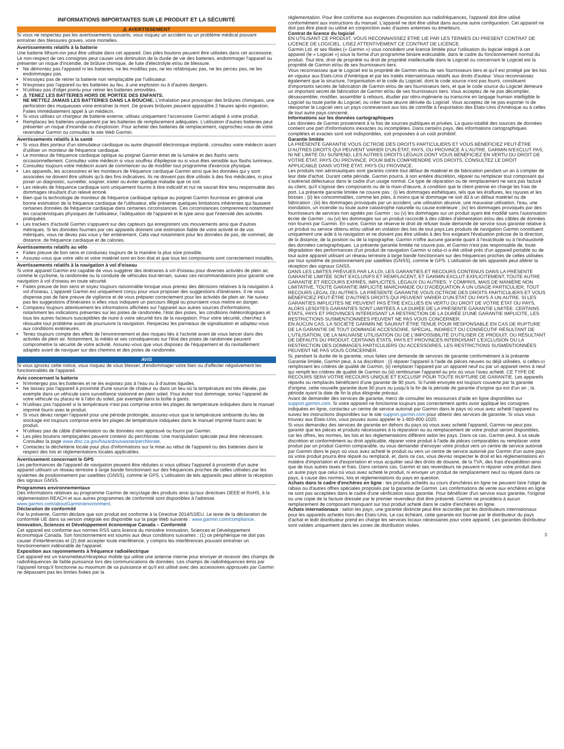INFORMATIONS IMPORTANTES SUR LE PRODUIT ET LA SÉCURITÉ
⚠ AVERTISSEMENT
Si vous ne respectez pas les avertissements suivants, vous risquez un accident ou un problème médical pouvant entraîner des blessures graves, voire mortelles.
Avertissements relatifs à la batterie
Une batterie lithium-ion peut être utilisée dans cet appareil. Des piles boutons peuvent être utilisées dans cet accessoire.
Le non-respect de ces consignes peut causer une diminution de la durée de vie des batteries, endommager l'appareil ou présenter un risque d'incendie, de brûlure chimique, de fuite d'électrolyte et/ou de blessure.
Ne démontez pas l'appareil ni les batteries, ne les modifiez pas, ne les refabriquez pas, ne les percez pas, ne les endommagez pas.
N'essayez pas de retirer la batterie non remplaçable par l'utilisateur.
N'exposez pas l'appareil ou les batteries au feu, à une explosion ou à d'autres dangers.
N'utilisez pas d'objet pointu pour retirer les batteries amovibles.
⚠ TENEZ LES BATTERIES HORS DE PORTEE DES ENFANTS.
NE METTEZ JAMAIS LES BATTERIES DANS LA BOUCHE. L'inhalation peut provoquer des brûlures chimiques, une perforation des muqueuses voire entraîner la mort. De graves brûlures peuvent apparaître 2 heures après ingestion. Faites immédiatement appel à un médecin.
Si vous utilisez un chargeur de batterie externe, utilisez uniquement l'accessoire Garmin adapté à votre produit.
Remplacez les batteries uniquement par les batteries de remplacement adéquates. L'utilisation d'autres batteries peut présenter un risque d'incendie ou d'explosion. Pour acheter des batteries de remplacement, rapprochez-vous de votre revendeur Garmin ou consultez le site Web Garmin.
Avertissements relatifs à la santé
Si vous êtes porteur d'un stimulateur cardiaque ou autre dispositif électronique implanté, consultez votre médecin avant d'utiliser un moniteur de fréquence cardiaque.
Le moniteur de fréquence cardiaque optique au poignet Garmin émet de la lumière et des flashs verts occasionnellement. Consultez votre médecin si vous souffrez d'épilepsie ou si vous êtes sensible aux flashs lumineux.
Consultez toujours votre médecin avant de commencer ou de modifier tout programme d'exercice physique.
Les appareils, les accessoires et les moniteurs de fréquence cardiaque Garmin ainsi que les données qui y sont associées ne doivent être utilisés qu'à des fins indicatives. Ils ne doivent pas être utilisés à des fins médicales, ni pour poser un diagnostic, surveiller, soigner, traiter ou éviter quelque maladie que ce soit.
Les relevés de fréquence cardiaque sont uniquement fournis à titre indicatif et nul ne saurait être tenu responsable des dommages résultant d'un relevé erroné.
Bien que la technologie de moniteur de fréquence cardiaque optique au poignet Garmin fournisse en général une bonne estimation de la fréquence cardiaque de l'utilisateur, elle présente quelques limitations inhérentes qui faussent certaines données de fréquence cardiaque dans certaines circonstances. Ces circonstances comprennent notamment les caractéristiques physiques de l'utilisateur, l'adéquation de l'appareil et le type ainsi que l'intensité des activités pratiquées.
Les trackers d'activité Garmin s'appuient sur des capteurs qui enregistrent vos mouvements ainsi que d'autres métriques. Si les données fournies par ces appareils donnent une estimation fiable de votre activité et de vos métriques, vous ne devez pas vous y fier entièrement. Cela vaut notamment pour les données de pas, de sommeil, de distance, de fréquence cardiaque et de calories.
Avertissements relatifs au vélo
Faites preuve de bon sens et conduisez toujours de la manière la plus sûre possible.
Assurez-vous que votre vélo et votre matériel sont en bon état et que tous les composants sont correctement installés.
Avertissements relatifs à la navigation à vol d'oiseau
Si votre appareil Garmin est capable de vous suggérer des itinéraires à vol d'oiseau pour diverses activités de plein air, comme le cyclisme, la randonnée ou la conduite de véhicules tout-terrain, suivez ces recommandations pour garantir une navigation à vol d'oiseau en toute sécurité.
Faites preuve de bon sens et soyez toujours raisonnable lorsque vous prenez des décisions relatives à la navigation à vol d'oiseau. L'appareil Garmin est uniquement conçu pour vous proposer des suggestions d'itinéraires. Il ne vous dispense pas de faire preuve de vigilance et de vous préparer correctement pour les activités de plein air. Ne suivez pas les suggestions d'itinéraires si elles vous indiquent un parcours illégal ou pourraient vous mettre en danger.
Comparez toujours attentivement les informations affichées sur l'appareil aux autres sources d'informations, notamment les indications présentes sur les pistes de randonnée, l'état des pistes, les conditions météorologiques et tous les autres facteurs susceptibles de nuire à votre sécurité lors de la navigation. Pour votre sécurité, cherchez à résoudre tout problème avant de poursuivre la navigation. Respectez les panneaux de signalisation et adaptez-vous aux conditions extérieures.
Tenez toujours compte des effets de l'environnement et des risques liés à l'activité avant de vous lancer dans des activités de plein air. Notamment, la météo et ses conséquences sur l'état des pistes de randonnée peuvent compromettre la sécurité de votre activité. Assurez-vous que vous disposez de l'équipement et du ravitaillement adaptés avant de naviguer sur des chemins et des pistes de randonnée.
AVIS
Si vous ignorez cette notice, vous risquez de vous blesser, d'endommager votre bien ou d'affecter négativement les fonctionnalités de l'appareil.
Avis concernant la batterie
N'immergez pas les batteries et ne les exposez pas à l'eau ou à d'autres liquides.
Ne laissez pas l'appareil à proximité d'une source de chaleur ou dans un lieu où la température est très élevée, par exemple dans un véhicule sans surveillance stationné en plein soleil. Pour éviter tout dommage, sortez l'appareil de votre véhicule ou placez-le à l'abri du soleil, par exemple dans la boîte à gants.
N'utilisez pas l'appareil si la température n'est pas comprise entre les plages de température indiquées dans le manuel imprimé fourni avec le produit.
Si vous devez ranger l'appareil pour une période prolongée, assurez-vous que la température ambiante du lieu de stockage est toujours comprise entre les plages de température indiquées dans le manuel imprimé fourni avec le produit.
N'utilisez pas de câble d'alimentation ou de données non approuvé ou fourni par Garmin.
Les piles boutons remplaçables peuvent contenir du perchlorate. Une manipulation spéciale peut être nécessaire. Consultez la page www.dtsc.ca.gov/hazardouswaste/perchlorate.
Contactez la déchetterie locale pour plus d'informations sur la mise au rebut de l'appareil ou des batteries dans le respect des lois et réglementations locales applicables.
Avertissement concernant le GPS
Les performances de l'appareil de navigation peuvent être réduites si vous utilisez l'appareil à proximité d'un autre appareil utilisant un réseau terrestre à large bande fonctionnant sur des fréquences proches de celles utilisées par les systèmes de positionnement par satellites (GNSS), comme le GPS. L'utilisation de tels appareils peut altérer la réception des signaux GNSS.
Programmes environnementaux
Des informations relatives au programme Garmin de recyclage des produits ainsi qu'aux directives DEEE et RoHS, à la réglementation REACH et aux autres programmes de conformité sont disponibles à l'adresse www.garmin.com/aboutGarmin/environment.
Déclaration de conformité
Par la présente, Garmin déclare que son produit est conforme à la Directive 2014/53/EU. Le texte de la déclaration de conformité UE dans sa version intégrale est disponible sur la page Web suivante : www.garmin.com/compliance.
Innovation, Sciences et Développement économique Canada – Conformité
Cet appareil est conforme aux normes RSS sans licence du ministère Innovation, Sciences et Développement économique Canada. Son fonctionnement est soumis aux deux conditions suivantes : (1) ce périphérique ne doit pas causer d'interférences et (2) doit accepter toute interférence, y compris les interférences pouvant entraîner un fonctionnement indésirable de l'appareil.
Exposition aux rayonnements à fréquence radioélectrique
Cet appareil est un transmetteur/récepteur mobile qui utilise une antenne interne pour envoyer et recevoir des champs de radiofréquences de faible puissance lors des communications de données. Les champs de radiofréquences émis par l'appareil lorsqu'il fonctionne au maximum de sa puissance et qu'il est utilisé avec des accessoires approuvés par Garmin ne dépassent pas les limites fixées par la
réglementation. Pour être conforme aux exigences d'exposition aux radiofréquences, l'appareil doit être utilisé conformément aux instructions du manuel. L'appareil ne doit être utilisé dans aucune autre configuration. Cet appareil ne doit pas être placé ou utilisé en conjonction avec d'autres antennes ou émetteurs.
Contrat de licence du logiciel
EN UTILISANT CE PRODUIT, VOUS RECONNAISSEZ ETRE LIE PAR LES TERMES DU PRESENT CONTRAT DE LICENCE DE LOGICIEL. LISEZ ATTENTIVEMENT CE CONTRAT DE LICENCE.
Garmin Ltd. et ses filiales (« Garmin ») vous concèdent une licence limitée pour l'utilisation du logiciel intégré à cet appareil (le « Logiciel ») sous la forme d'un programme binaire exécutable, dans le cadre du fonctionnement normal du produit. Tout titre, droit de propriété ou droit de propriété intellectuelle dans le Logiciel ou concernant le Logiciel est la propriété de Garmin et/ou de ses fournisseurs tiers.
Vous reconnaissez que le Logiciel est la propriété de Garmin et/ou de ses fournisseurs tiers et qu'il est protégé par les lois en vigueur aux Etats-Unis d'Amérique et par les traités internationaux relatifs aux droits d'auteur. Vous reconnaissez également que la structure, l'organisation et le code du Logiciel, dont le code source n'est pas fourni, constituent d'importants secrets de fabrication de Garmin et/ou de ses fournisseurs tiers, et que le code source du Logiciel demeure un important secret de fabrication de Garmin et/ou de ses fournisseurs tiers. Vous acceptez de ne pas décompiler, désassembler, modifier, assembler à rebours, étudier par rétro-ingénierie ou transcrire en langage humain intelligible le Logiciel ou toute partie du Logiciel, ou créer toute œuvre dérivée du Logiciel. Vous acceptez de ne pas exporter ni de réexporter le Logiciel vers un pays contrevenant aux lois de contrôle à l'exportation des Etats-Unis d'Amérique ou à celles de tout autre pays concerné.
Informations sur les données cartographiques
Les données de Garmin proviennent à la fois de sources publiques et privées. La quasi-totalité des sources de données contient une part d'informations inexactes ou incomplètes. Dans certains pays, des informations cartographiques complètes et exactes sont soit indisponibles, soit proposées à un coût prohibitif.
Garantie limitée
LA PRÉSENTE GARANTIE VOUS OCTROIE DES DROITS PARTICULIERS ET VOUS BÉNÉFICIEZ PEUT-ÊTRE D'AUTRES DROITS QUI PEUVENT VARIER D'UN ÉTAT, PAYS, OU PROVINCE À L'AUTRE. GARMIN N'EXCLUT PAS, NI NE LIMITE OU SUSPEND, LES AUTRES DROITS LÉGAUX DONT VOUS BÉNÉFICIEZ EN VERTU DU DROIT DE VOTRE ÉTAT, PAYS OU PROVINCE. POUR BIEN COMPRENDRE VOS DROITS, CONSULTEZ LE DROIT APPLICABLE DANS VOTRE ÉTAT, PAYS OU PROVINCE.
Les produits non aéronautiques sont garantis contre tout défaut de matériel et de fabrication pendant un an à compter de leur date d'achat. Durant cette période, Garmin pourra, à son entière discrétion, réparer ou remplacer tout composant qui s'avérerait défectueux dans le cadre d'un usage normal. Ce type de réparation ou de remplacement ne sera pas facturé au client, qu'il s'agisse des composants ou de la main-d'œuvre, à condition que le client prenne en charge les frais de port. La présente garantie limitée ne couvre pas : (i) les dommages esthétiques, tels que les éraflures, les rayures et les bosses ; (ii) les consommables, comme les piles, à moins que le dommage ne soit dû à un défaut matériel ou de fabrication ; (iii) les dommages provoqués par un accident, une utilisation abusive, une mauvaise utilisation, l'eau, une inondation, un incendie ou toute autre catastrophe naturelle ou cause extérieure ; (iv) les dommages provoqués par des fournisseurs de services non agréés par Garmin ; ou (v) les dommages sur un produit ayant été modifié sans l'autorisation écrite de Garmin ; ou (vi) les dommages sur un produit raccordé à des câbles d'alimentation et/ou des câbles de données non fournis par Garmin. En outre, Garmin se réserve le droit de refuser toute demande de service sous garantie relative à un produit ou service obtenu et/ou utilisé en violation des lois de tout pays.Les produits de navigation Garmin constituent uniquement une aide à la navigation et ne doivent pas être utilisés à des fins exigeant l'évaluation précise de la direction, de la distance, de la position ou de la topographie. Garmin n'offre aucune garantie quant à l'exactitude ou à l'exhaustivité des données cartographiques. La présente garantie limitée ne couvre pas, et Garmin n'est pas responsable de, toute dégradation des performances d'un produit de navigation Garmin si celui-ci a été utilisé près d'un appareil portable ou de tout autre appareil utilisant un réseau terrestre à large bande fonctionnant sur des fréquences proches de celles utilisées par tout système de positionnement par satellites (GNSS), comme le GPS. L'utilisation de tels appareils peut altérer la réception des signaux GNSS.
DANS LES LIMITES PRÉVUES PAR LA LOI, LES GARANTIES ET RECOURS CONTENUS DANS LA PRÉSENTE GARANTIE LIMITÉE SONT EXCLUSIFS ET REMPLACENT, ET GARMIN EXCLUT EXPLICITEMENT, TOUTE AUTRE GARANTIE ET RECOURS EXPRÈS, IMPLICITES, LÉGAUX OU AUTRES, Y COMPRIS, MAIS DE MANIÈRE NON LIMITATIVE, TOUTE GARANTIE IMPLICITE MARCHANDE OU D'ADÉQUATION À UN USAGE PARTICULIER, TOUT RECOURS LÉGAL OU AUTRES. LA PRÉSENTE GARANTIE VOUS OCTROIE DES DROITS PARTICULIERS ET VOUS BÉNÉFICIEZ PEUT-ÊTRE D'AUTRES DROITS QUI PEUVENT VARIER D'UN ÉTAT OU PAYS À UN AUTRE. SI LES GARANTIES IMPLICITES NE PEUVENT PAS ÊTRE EXCLUES EN VERTU DU DROIT DE VOTRE ÉTAT OU PAYS, ALORS LESDITES GARANTIES SONT LIMITÉES À LA DURÉE DE LA PRÉSENTE GARANTIE LIMITÉE. CERTAINS ÉTATS, PAYS ET PROVINCES INTERDISANT LA RESTRICTION DE LA DURÉE D'UNE GARANTIE IMPLICITE, LES RESTRICTIONS SUSMENTIONNÉES PEUVENT NE PAS VOUS CONCERNER.
EN AUCUN CAS, LA SOCIÉTÉ GARMIN NE SAURAIT ÊTRE TENUE POUR RESPONSABLE EN CAS DE RUPTURE DE LA GARANTIE DE TOUT DOMMAGE ACCESSOIRE, SPÉCIAL, INDIRECT OU CONSÉCUTIF RÉSULTANT DE L'UTILISATION, DE LA MAUVAISE UTILISATION OU DE L'IMPOSSIBILITÉ D'UTILISER CE PRODUIT, OU RÉSULTANT DE DÉFAUTS DU PRODUIT. CERTAINS ÉTATS, PAYS ET PROVINCES INTERDISANT L'EXCLUSION OU LA RESTRICTION DES DOMMAGES PARTICULIERS OU ACCESSOIRES, LES RESTRICTIONS SUSMENTIONNÉES PEUVENT NE PAS VOUS CONCERNER.
Si, pendant la durée de la garantie, vous faites une demande de services de garantie conformément à la présente Garantie limitée, Garmin peut, à sa discrétion : (i) réparer l'appareil à l'aide de pièces neuves ou déjà utilisées, si celles-ci remplissent les critères de qualité de Garmin, (ii) remplacer l'appareil par un appareil neuf ou par un appareil remis à neuf qui remplit les critères de qualité de Garmin ou (iii) rembourser l'appareil au prix où vous l'avez acheté. CE TYPE DE RECOURS SERA VOTRE RECOURS UNIQUE ET EXCLUSIF POUR TOUTE RUPTURE DE GARANTIE. Les appareils réparés ou remplacés bénéficient d'une garantie de 90 jours. Si l'unité envoyée est toujours couverte par la garantie d'origine, cette nouvelle garantie dure 90 jours ou jusqu'à la fin de la période de garantie d'origine qui est d'un an ; la période ayant la date de fin la plus éloignée prévaut.
Avant de demander des services de garantie, merci de consulter les ressources d'aide en ligne disponibles sur support.garmin.com. Si votre appareil ne fonctionne toujours pas correctement après avoir appliqué les consignes indiquées en ligne, contactez un centre de service autorisé par Garmin dans le pays où vous avez acheté l'appareil ou suivez les instructions disponibles sur le site support.garmin.com pour obtenir des services de garantie. Si vous vous trouvez aux États-Unis, vous pouvez aussi appeler le 1-800-800-1020.
Si vous demandez des services de garantie en dehors du pays où vous avez acheté l'appareil, Garmin ne peut pas garantir que les pièces et produits nécessaires à la réparation ou au remplacement de votre produit seront disponibles, car les offres, les normes, les lois et les réglementations diffèrent selon les pays. Dans ce cas, Garmin peut, à sa seule discrétion et conformément au droit applicable, réparer votre produit à l'aide de pièces comparables ou remplacer votre produit par un produit Garmin comparable, ou vous demander d'envoyer votre produit vers un centre de service autorisé par Garmin dans le pays où vous avez acheté le produit ou vers un centre de service autorisé par Garmin d'un autre pays où votre produit pourra être réparé ou remplacé, et, dans ce cas, vous devrez respecter le droit et les réglementations en matière d'importation et d'exportation et vous acquitter seul des droits de douane, de la TVA, des frais d'expédition ainsi que de tous autres taxes et frais. Dans certains cas, Garmin et ses revendeurs ne peuvent ni réparer votre produit dans un autre pays que celui où vous avez acheté le produit, ni envoyer un produit de remplacement neuf ou réparé dans ce pays, à cause des normes, lois et réglementations du pays en question.
Achats dans le cadre d'enchères en ligne : les produits achetés au cours d'enchères en ligne ne peuvent faire l'objet de rabais ou d'autres offres spéciales proposés par la garantie de Garmin. Les confirmations de vente aux enchères en ligne ne sont pas acceptées dans le cadre d'une vérification sous garantie. Pour bénéficier d'un service sous garantie, l'original ou une copie de la facture dressée par le premier revendeur doit être présenté. Garmin ne procédera à aucun remplacement de composant manquant sur tout produit acheté dans le cadre d'enchères en ligne.
Achats internationaux : selon les pays, une garantie distincte peut être accordée par les distributeurs internationaux pour les appareils achetés hors des Etats-Unis. Le cas échéant, cette garantie est fournie par le distributeur du pays d'achat et ledit distributeur prend en charge les services locaux nécessaires pour votre appareil. Les garanties distributeur sont valides uniquement dans les zones de distribution visées.
3